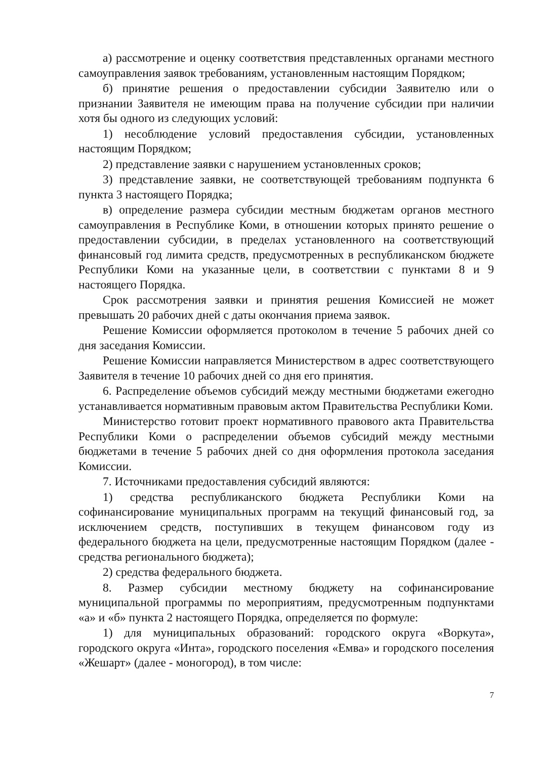а) рассмотрение и оценку соответствия представленных органами местного самоуправления заявок требованиям, установленным настоящим Порядком;
б) принятие решения о предоставлении субсидии Заявителю или о признании Заявителя не имеющим права на получение субсидии при наличии хотя бы одного из следующих условий:
1) несоблюдение условий предоставления субсидии, установленных настоящим Порядком;
2) представление заявки с нарушением установленных сроков;
3) представление заявки, не соответствующей требованиям подпункта 6 пункта 3 настоящего Порядка;
в) определение размера субсидии местным бюджетам органов местного самоуправления в Республике Коми, в отношении которых принято решение о предоставлении субсидии, в пределах установленного на соответствующий финансовый год лимита средств, предусмотренных в республиканском бюджете Республики Коми на указанные цели, в соответствии с пунктами 8 и 9 настоящего Порядка.
Срок рассмотрения заявки и принятия решения Комиссией не может превышать 20 рабочих дней с даты окончания приема заявок.
Решение Комиссии оформляется протоколом в течение 5 рабочих дней со дня заседания Комиссии.
Решение Комиссии направляется Министерством в адрес соответствующего Заявителя в течение 10 рабочих дней со дня его принятия.
6. Распределение объемов субсидий между местными бюджетами ежегодно устанавливается нормативным правовым актом Правительства Республики Коми.
Министерство готовит проект нормативного правового акта Правительства Республики Коми о распределении объемов субсидий между местными бюджетами в течение 5 рабочих дней со дня оформления протокола заседания Комиссии.
7. Источниками предоставления субсидий являются:
1) средства республиканского бюджета Республики Коми на софинансирование муниципальных программ на текущий финансовый год, за исключением средств, поступивших в текущем финансовом году из федерального бюджета на цели, предусмотренные настоящим Порядком (далее - средства регионального бюджета);
2) средства федерального бюджета.
8. Размер субсидии местному бюджету на софинансирование муниципальной программы по мероприятиям, предусмотренным подпунктами «а» и «б» пункта 2 настоящего Порядка, определяется по формуле:
1) для муниципальных образований: городского округа «Воркута», городского округа «Инта», городского поселения «Емва» и городского поселения «Жешарт» (далее - моногород), в том числе:
7